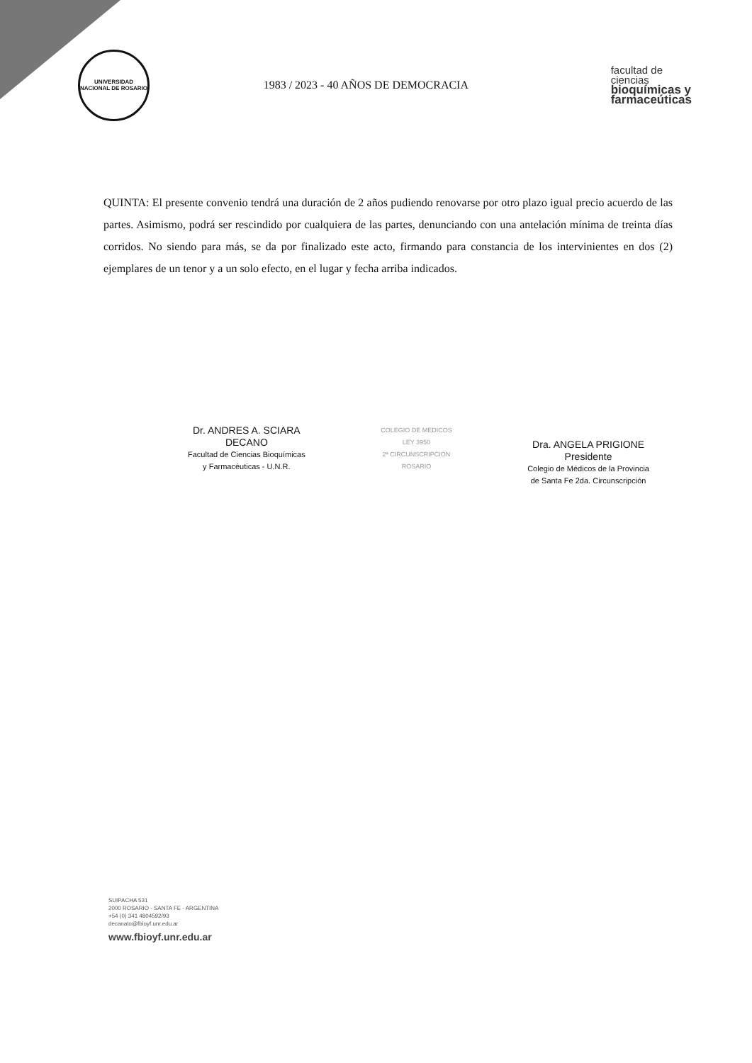UNIVERSIDAD NACIONAL DE ROSARIO
1983 / 2023 - 40 AÑOS DE DEMOCRACIA
facultad de
ciencias
bioquímicas y
farmaceúticas
QUINTA: El presente convenio tendrá una duración de 2 años pudiendo renovarse por otro plazo igual precio acuerdo de las partes. Asimismo, podrá ser rescindido por cualquiera de las partes, denunciando con una antelación mínima de treinta días corridos. No siendo para más, se da por finalizado este acto, firmando para constancia de los intervinientes en dos (2) ejemplares de un tenor y a un solo efecto, en el lugar y fecha arriba indicados.
Dr. ANDRES A. SCIARA
DECANO
Facultad de Ciencias Bioquímicas
y Farmacéuticas - U.N.R.
COLEGIO DE MEDICOS
LEY 3950
2ª CIRCUNSCRIPCION
ROSARIO
Dra. ANGELA PRIGIONE
Presidente
Colegio de Médicos de la Provincia
de Santa Fe 2da. Circunscripción
SUIPACHA 531
2000 ROSARIO - SANTA FE - ARGENTINA
+54 (0) 341 4804592/93
decanato@fbioyf.unr.edu.ar
www.fbioyf.unr.edu.ar